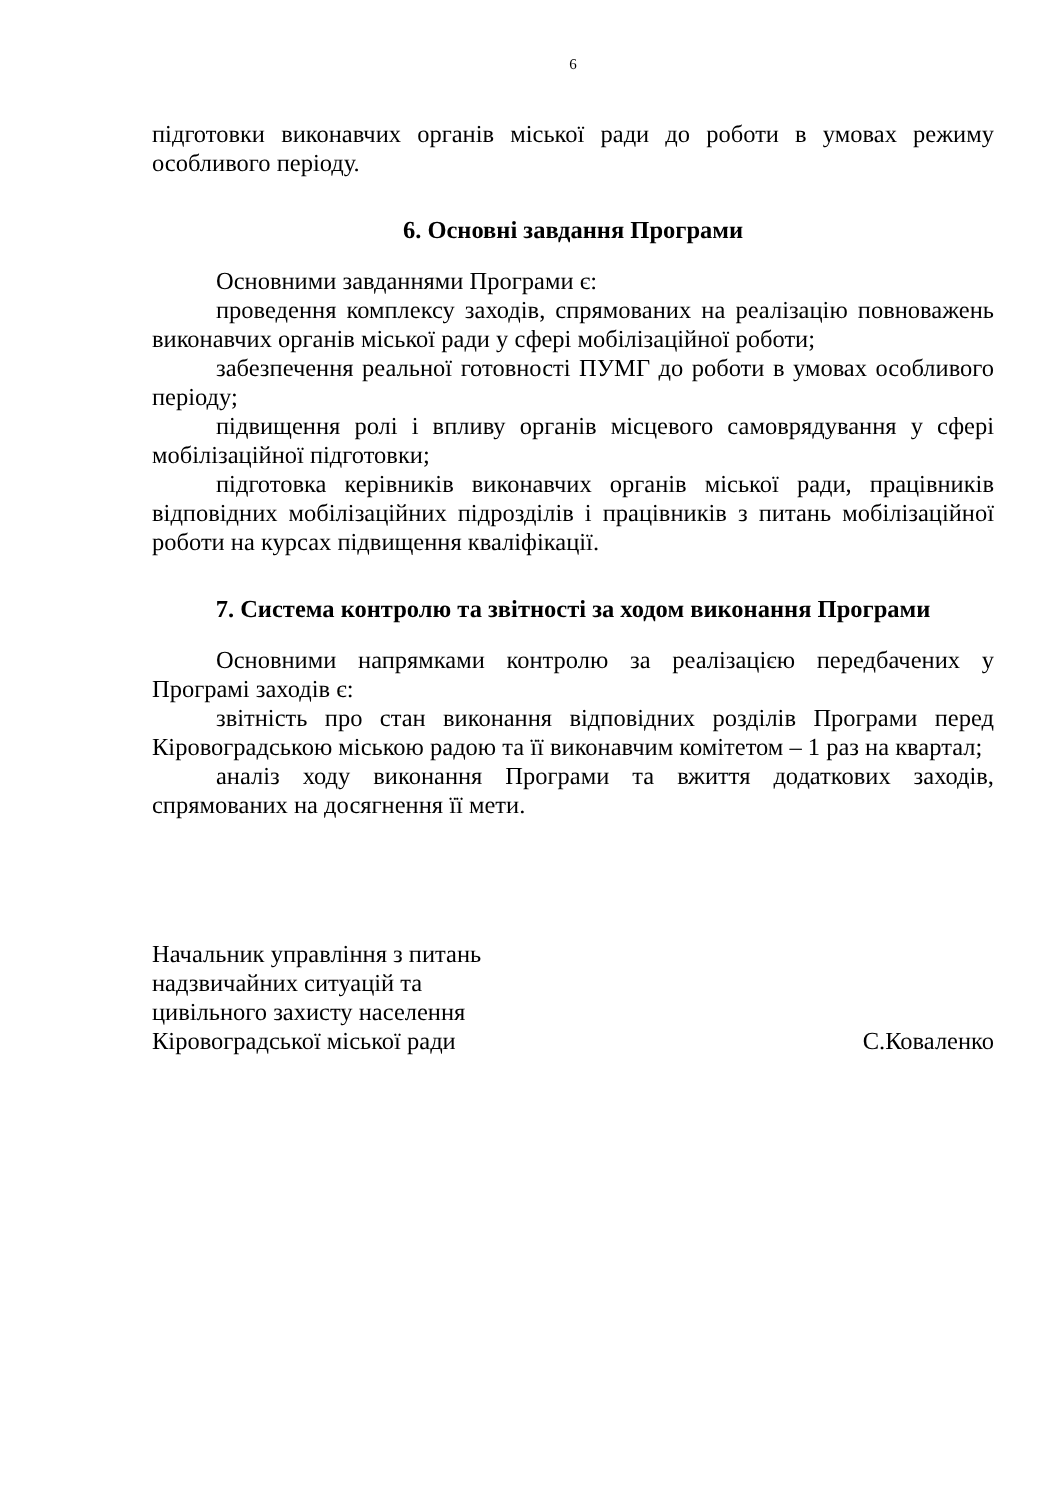6
підготовки виконавчих органів міської ради до роботи в умовах режиму особливого періоду.
6. Основні завдання Програми
Основними завданнями Програми є:
проведення комплексу заходів, спрямованих на реалізацію повноважень виконавчих органів міської ради у сфері мобілізаційної роботи;
забезпечення реальної готовності ПУМГ до роботи в умовах особливого періоду;
підвищення ролі і впливу органів місцевого самоврядування у сфері мобілізаційної підготовки;
підготовка керівників виконавчих органів міської ради, працівників відповідних мобілізаційних підрозділів і працівників з питань мобілізаційної роботи на курсах підвищення кваліфікації.
7. Система контролю та звітності за ходом виконання Програми
Основними напрямками контролю за реалізацією передбачених у Програмі заходів є:
звітність про стан виконання відповідних розділів Програми перед Кіровоградською міською радою та її виконавчим комітетом – 1 раз на квартал;
аналіз ходу виконання Програми та вжиття додаткових заходів, спрямованих на досягнення її мети.
Начальник управління з питань
надзвичайних ситуацій та
цивільного захисту населення
Кіровоградської міської ради С.Коваленко